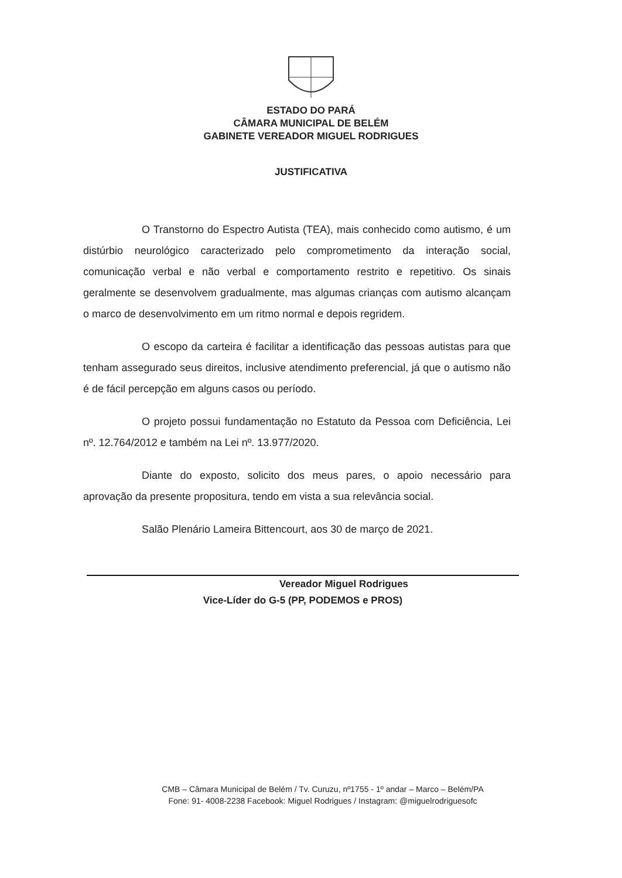ESTADO DO PARÁ
CÂMARA MUNICIPAL DE BELÉM
GABINETE VEREADOR MIGUEL RODRIGUES
JUSTIFICATIVA
O Transtorno do Espectro Autista (TEA), mais conhecido como autismo, é um distúrbio neurológico caracterizado pelo comprometimento da interação social, comunicação verbal e não verbal e comportamento restrito e repetitivo. Os sinais geralmente se desenvolvem gradualmente, mas algumas crianças com autismo alcançam o marco de desenvolvimento em um ritmo normal e depois regridem.
O escopo da carteira é facilitar a identificação das pessoas autistas para que tenham assegurado seus direitos, inclusive atendimento preferencial, já que o autismo não é de fácil percepção em alguns casos ou período.
O projeto possui fundamentação no Estatuto da Pessoa com Deficiência, Lei nº. 12.764/2012 e também na Lei nº. 13.977/2020.
Diante do exposto, solicito dos meus pares, o apoio necessário para aprovação da presente propositura, tendo em vista a sua relevância social.
Salão Plenário Lameira Bittencourt, aos 30 de março de 2021.
Vereador Miguel Rodrigues
Vice-Líder do G-5 (PP, PODEMOS e PROS)
CMB – Câmara Municipal de Belém / Tv. Curuzu, nº1755 - 1º andar – Marco – Belém/PA
Fone: 91- 4008-2238 Facebook: Miguel Rodrigues / Instagram: @miguelrodriguesofc